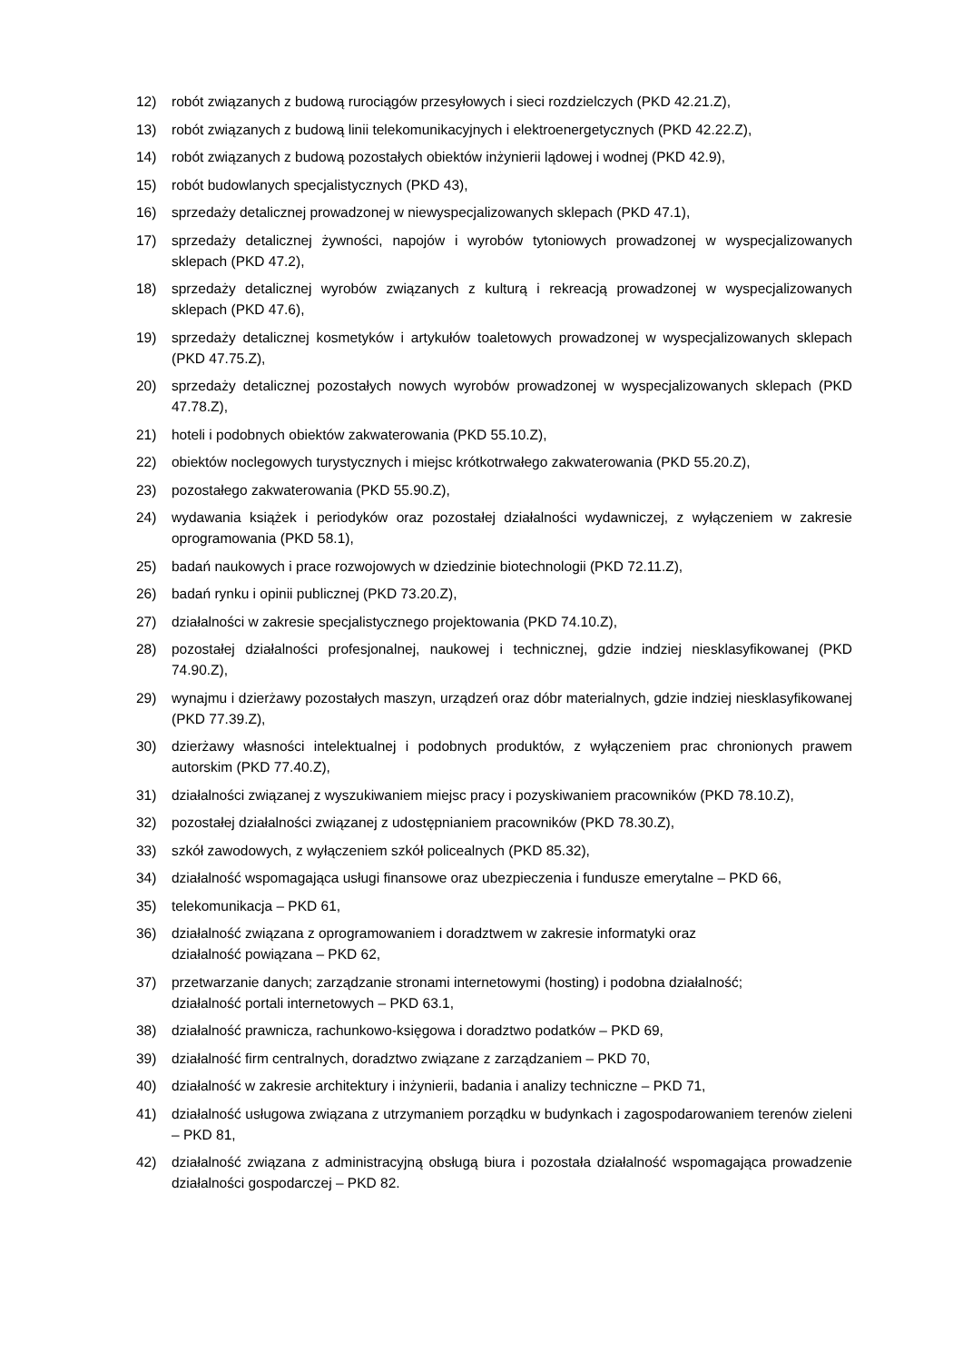12) robót związanych z budową rurociągów przesyłowych i sieci rozdzielczych (PKD 42.21.Z),
13) robót związanych z budową linii telekomunikacyjnych i elektroenergetycznych (PKD 42.22.Z),
14) robót związanych z budową pozostałych obiektów inżynierii lądowej i wodnej (PKD 42.9),
15) robót budowlanych specjalistycznych (PKD 43),
16) sprzedaży detalicznej prowadzonej w niewyspecjalizowanych sklepach (PKD 47.1),
17) sprzedaży detalicznej żywności, napojów i wyrobów tytoniowych prowadzonej w wyspecjalizowanych sklepach (PKD 47.2),
18) sprzedaży detalicznej wyrobów związanych z kulturą i rekreacją prowadzonej w wyspecjalizowanych sklepach (PKD 47.6),
19) sprzedaży detalicznej kosmetyków i artykułów toaletowych prowadzonej w wyspecjalizowanych sklepach (PKD 47.75.Z),
20) sprzedaży detalicznej pozostałych nowych wyrobów prowadzonej w wyspecjalizowanych sklepach (PKD 47.78.Z),
21) hoteli i podobnych obiektów zakwaterowania (PKD 55.10.Z),
22) obiektów noclegowych turystycznych i miejsc krótkotrwałego zakwaterowania (PKD 55.20.Z),
23) pozostałego zakwaterowania (PKD 55.90.Z),
24) wydawania książek i periodyków oraz pozostałej działalności wydawniczej, z wyłączeniem w zakresie oprogramowania (PKD 58.1),
25) badań naukowych i prace rozwojowych w dziedzinie biotechnologii (PKD 72.11.Z),
26) badań rynku i opinii publicznej (PKD 73.20.Z),
27) działalności w zakresie specjalistycznego projektowania (PKD 74.10.Z),
28) pozostałej działalności profesjonalnej, naukowej i technicznej, gdzie indziej niesklasyfikowanej (PKD 74.90.Z),
29) wynajmu i dzierżawy pozostałych maszyn, urządzeń oraz dóbr materialnych, gdzie indziej niesklasyfikowanej (PKD 77.39.Z),
30) dzierżawy własności intelektualnej i podobnych produktów, z wyłączeniem prac chronionych prawem autorskim (PKD 77.40.Z),
31) działalności związanej z wyszukiwaniem miejsc pracy i pozyskiwaniem pracowników (PKD 78.10.Z),
32) pozostałej działalności związanej z udostępnianiem pracowników (PKD 78.30.Z),
33) szkół zawodowych, z wyłączeniem szkół policealnych (PKD 85.32),
34) działalność wspomagająca usługi finansowe oraz ubezpieczenia i fundusze emerytalne – PKD 66,
35) telekomunikacja – PKD 61,
36) działalność związana z oprogramowaniem i doradztwem w zakresie informatyki oraz
działalność powiązana – PKD 62,
37) przetwarzanie danych; zarządzanie stronami internetowymi (hosting) i podobna działalność;
działalność portali internetowych – PKD 63.1,
38) działalność prawnicza, rachunkowo-księgowa i doradztwo podatków – PKD 69,
39) działalność firm centralnych, doradztwo związane z zarządzaniem – PKD 70,
40) działalność w zakresie architektury i inżynierii, badania i analizy techniczne – PKD 71,
41) działalność usługowa związana z utrzymaniem porządku w budynkach i zagospodarowaniem terenów zieleni – PKD 81,
42) działalność związana z administracyjną obsługą biura i pozostała działalność wspomagająca prowadzenie działalności gospodarczej – PKD 82.